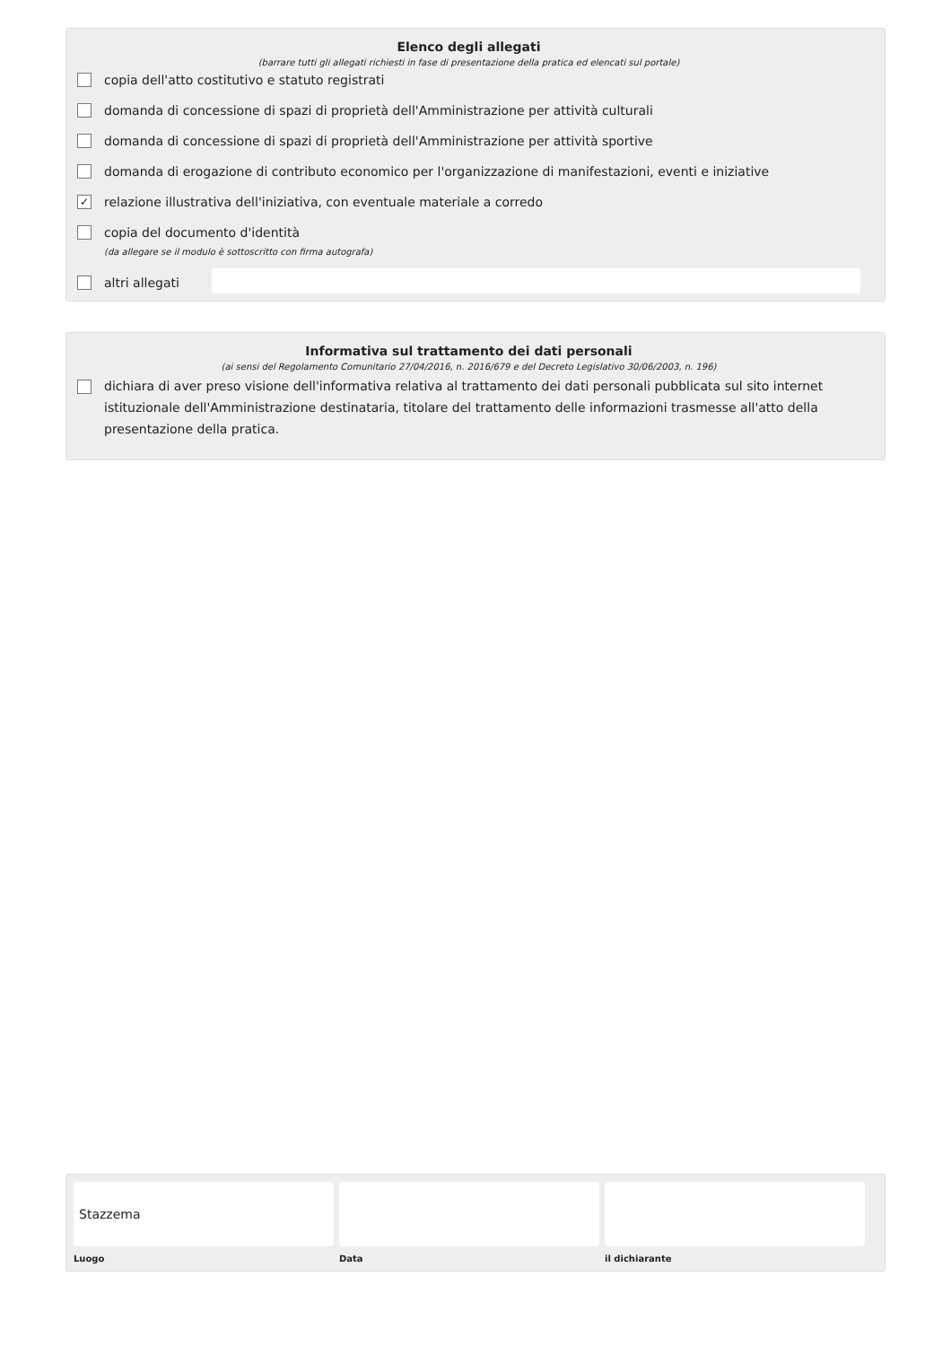Elenco degli allegati
(barrare tutti gli allegati richiesti in fase di presentazione della pratica ed elencati sul portale)
copia dell'atto costitutivo e statuto registrati
domanda di concessione di spazi di proprietà dell'Amministrazione per attività culturali
domanda di concessione di spazi di proprietà dell'Amministrazione per attività sportive
domanda di erogazione di contributo economico per l'organizzazione di manifestazioni, eventi e iniziative
✓ relazione illustrativa dell'iniziativa, con eventuale materiale a corredo
copia del documento d'identità
(da allegare se il modulo è sottoscritto con firma autografa)
altri allegati
Informativa sul trattamento dei dati personali
(ai sensi del Regolamento Comunitario 27/04/2016, n. 2016/679 e del Decreto Legislativo 30/06/2003, n. 196)
dichiara di aver preso visione dell'informativa relativa al trattamento dei dati personali pubblicata sul sito internet istituzionale dell'Amministrazione destinataria, titolare del trattamento delle informazioni trasmesse all'atto della presentazione della pratica.
Stazzema
Luogo
Data il dichiarante